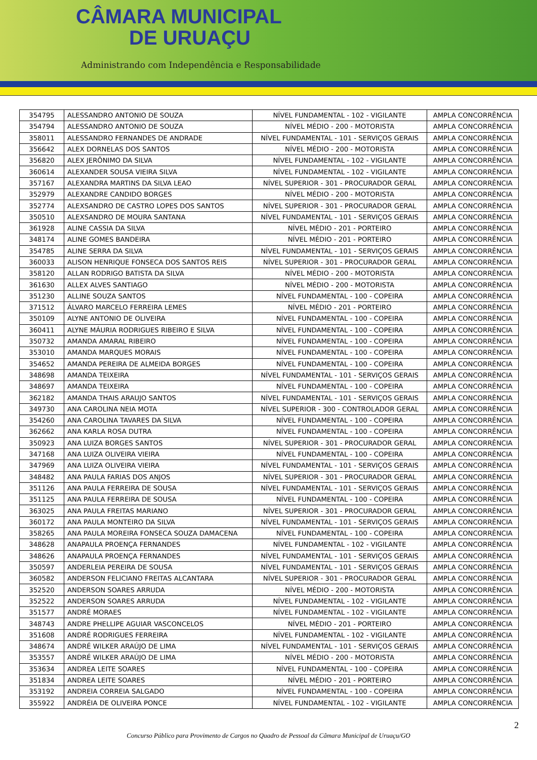CÂMARA MUNICIPAL
DE URUAÇU
Administrando com Independência e Responsabilidade
| 354795 | ALESSANDRO ANTONIO DE SOUZA | NÍVEL FUNDAMENTAL - 102 - VIGILANTE | AMPLA CONCORRÊNCIA |
| 354794 | ALESSANDRO ANTONIO DE SOUZA | NÍVEL MÉDIO - 200 - MOTORISTA | AMPLA CONCORRÊNCIA |
| 358011 | ALESSANDRO FERNANDES DE ANDRADE | NÍVEL FUNDAMENTAL - 101 - SERVIÇOS GERAIS | AMPLA CONCORRÊNCIA |
| 356642 | ALEX DORNELAS DOS SANTOS | NÍVEL MÉDIO - 200 - MOTORISTA | AMPLA CONCORRÊNCIA |
| 356820 | ALEX JERÔNIMO DA SILVA | NÍVEL FUNDAMENTAL - 102 - VIGILANTE | AMPLA CONCORRÊNCIA |
| 360614 | ALEXANDER SOUSA VIEIRA SILVA | NÍVEL FUNDAMENTAL - 102 - VIGILANTE | AMPLA CONCORRÊNCIA |
| 357167 | ALEXANDRA MARTINS DA SILVA LEAO | NÍVEL SUPERIOR - 301 - PROCURADOR GERAL | AMPLA CONCORRÊNCIA |
| 352979 | ALEXANDRE CANDIDO BORGES | NÍVEL MÉDIO - 200 - MOTORISTA | AMPLA CONCORRÊNCIA |
| 352774 | ALEXSANDRO DE CASTRO LOPES DOS SANTOS | NÍVEL SUPERIOR - 301 - PROCURADOR GERAL | AMPLA CONCORRÊNCIA |
| 350510 | ALEXSANDRO DE MOURA SANTANA | NÍVEL FUNDAMENTAL - 101 - SERVIÇOS GERAIS | AMPLA CONCORRÊNCIA |
| 361928 | ALINE CASSIA DA SILVA | NÍVEL MÉDIO - 201 - PORTEIRO | AMPLA CONCORRÊNCIA |
| 348174 | ALINE GOMES BANDEIRA | NÍVEL MÉDIO - 201 - PORTEIRO | AMPLA CONCORRÊNCIA |
| 354785 | ALINE SERRA DA SILVA | NÍVEL FUNDAMENTAL - 101 - SERVIÇOS GERAIS | AMPLA CONCORRÊNCIA |
| 360033 | ALISON HENRIQUE FONSECA DOS SANTOS REIS | NÍVEL SUPERIOR - 301 - PROCURADOR GERAL | AMPLA CONCORRÊNCIA |
| 358120 | ALLAN RODRIGO BATISTA DA SILVA | NÍVEL MÉDIO - 200 - MOTORISTA | AMPLA CONCORRÊNCIA |
| 361630 | ALLEX ALVES SANTIAGO | NÍVEL MÉDIO - 200 - MOTORISTA | AMPLA CONCORRÊNCIA |
| 351230 | ALLINE SOUZA SANTOS | NÍVEL FUNDAMENTAL - 100 - COPEIRA | AMPLA CONCORRÊNCIA |
| 371512 | ÁLVARO MARCELO FERREIRA LEMES | NÍVEL MÉDIO - 201 - PORTEIRO | AMPLA CONCORRÊNCIA |
| 350109 | ALYNE ANTONIO DE OLIVEIRA | NÍVEL FUNDAMENTAL - 100 - COPEIRA | AMPLA CONCORRÊNCIA |
| 360411 | ALYNE MÁURIA RODRIGUES RIBEIRO E SILVA | NÍVEL FUNDAMENTAL - 100 - COPEIRA | AMPLA CONCORRÊNCIA |
| 350732 | AMANDA AMARAL RIBEIRO | NÍVEL FUNDAMENTAL - 100 - COPEIRA | AMPLA CONCORRÊNCIA |
| 353010 | AMANDA MARQUES MORAIS | NÍVEL FUNDAMENTAL - 100 - COPEIRA | AMPLA CONCORRÊNCIA |
| 354652 | AMANDA PEREIRA DE ALMEIDA BORGES | NÍVEL FUNDAMENTAL - 100 - COPEIRA | AMPLA CONCORRÊNCIA |
| 348698 | AMANDA TEIXEIRA | NÍVEL FUNDAMENTAL - 101 - SERVIÇOS GERAIS | AMPLA CONCORRÊNCIA |
| 348697 | AMANDA TEIXEIRA | NÍVEL FUNDAMENTAL - 100 - COPEIRA | AMPLA CONCORRÊNCIA |
| 362182 | AMANDA THAIS ARAUJO SANTOS | NÍVEL FUNDAMENTAL - 101 - SERVIÇOS GERAIS | AMPLA CONCORRÊNCIA |
| 349730 | ANA CAROLINA NEIA MOTA | NÍVEL SUPERIOR - 300 - CONTROLADOR GERAL | AMPLA CONCORRÊNCIA |
| 354260 | ANA CAROLINA TAVARES DA SILVA | NÍVEL FUNDAMENTAL - 100 - COPEIRA | AMPLA CONCORRÊNCIA |
| 362662 | ANA KARLA ROSA DUTRA | NÍVEL FUNDAMENTAL - 100 - COPEIRA | AMPLA CONCORRÊNCIA |
| 350923 | ANA LUIZA BORGES SANTOS | NÍVEL SUPERIOR - 301 - PROCURADOR GERAL | AMPLA CONCORRÊNCIA |
| 347168 | ANA LUIZA OLIVEIRA VIEIRA | NÍVEL FUNDAMENTAL - 100 - COPEIRA | AMPLA CONCORRÊNCIA |
| 347969 | ANA LUIZA OLIVEIRA VIEIRA | NÍVEL FUNDAMENTAL - 101 - SERVIÇOS GERAIS | AMPLA CONCORRÊNCIA |
| 348482 | ANA PAULA FARIAS DOS ANJOS | NÍVEL SUPERIOR - 301 - PROCURADOR GERAL | AMPLA CONCORRÊNCIA |
| 351126 | ANA PAULA FERREIRA DE SOUSA | NÍVEL FUNDAMENTAL - 101 - SERVIÇOS GERAIS | AMPLA CONCORRÊNCIA |
| 351125 | ANA PAULA FERREIRA DE SOUSA | NÍVEL FUNDAMENTAL - 100 - COPEIRA | AMPLA CONCORRÊNCIA |
| 363025 | ANA PAULA FREITAS MARIANO | NÍVEL SUPERIOR - 301 - PROCURADOR GERAL | AMPLA CONCORRÊNCIA |
| 360172 | ANA PAULA MONTEIRO DA SILVA | NÍVEL FUNDAMENTAL - 101 - SERVIÇOS GERAIS | AMPLA CONCORRÊNCIA |
| 358265 | ANA PAULA MOREIRA FONSECA SOUZA DAMACENA | NÍVEL FUNDAMENTAL - 100 - COPEIRA | AMPLA CONCORRÊNCIA |
| 348628 | ANAPAULA PROENÇA FERNANDES | NÍVEL FUNDAMENTAL - 102 - VIGILANTE | AMPLA CONCORRÊNCIA |
| 348626 | ANAPAULA PROENÇA FERNANDES | NÍVEL FUNDAMENTAL - 101 - SERVIÇOS GERAIS | AMPLA CONCORRÊNCIA |
| 350597 | ANDERLEIA PEREIRA DE SOUSA | NÍVEL FUNDAMENTAL - 101 - SERVIÇOS GERAIS | AMPLA CONCORRÊNCIA |
| 360582 | ANDERSON FELICIANO FREITAS ALCANTARA | NÍVEL SUPERIOR - 301 - PROCURADOR GERAL | AMPLA CONCORRÊNCIA |
| 352520 | ANDERSON SOARES ARRUDA | NÍVEL MÉDIO - 200 - MOTORISTA | AMPLA CONCORRÊNCIA |
| 352522 | ANDERSON SOARES ARRUDA | NÍVEL FUNDAMENTAL - 102 - VIGILANTE | AMPLA CONCORRÊNCIA |
| 351577 | ANDRÉ MORAES | NÍVEL FUNDAMENTAL - 102 - VIGILANTE | AMPLA CONCORRÊNCIA |
| 348743 | ANDRE PHELLIPE AGUIAR VASCONCELOS | NÍVEL MÉDIO - 201 - PORTEIRO | AMPLA CONCORRÊNCIA |
| 351608 | ANDRÉ RODRIGUES FERREIRA | NÍVEL FUNDAMENTAL - 102 - VIGILANTE | AMPLA CONCORRÊNCIA |
| 348674 | ANDRÉ WILKER ARAÚJO DE LIMA | NÍVEL FUNDAMENTAL - 101 - SERVIÇOS GERAIS | AMPLA CONCORRÊNCIA |
| 353557 | ANDRÉ WILKER ARAÚJO DE LIMA | NÍVEL MÉDIO - 200 - MOTORISTA | AMPLA CONCORRÊNCIA |
| 353634 | ANDREA LEITE SOARES | NÍVEL FUNDAMENTAL - 100 - COPEIRA | AMPLA CONCORRÊNCIA |
| 351834 | ANDREA LEITE SOARES | NÍVEL MÉDIO - 201 - PORTEIRO | AMPLA CONCORRÊNCIA |
| 353192 | ANDREIA CORREIA SALGADO | NÍVEL FUNDAMENTAL - 100 - COPEIRA | AMPLA CONCORRÊNCIA |
| 355922 | ANDRÉIA DE OLIVEIRA PONCE | NÍVEL FUNDAMENTAL - 102 - VIGILANTE | AMPLA CONCORRÊNCIA |
2
Concurso Público para Provimento de Cargos no Quadro de Pessoal da Câmara Municipal de Uruaçu/GO